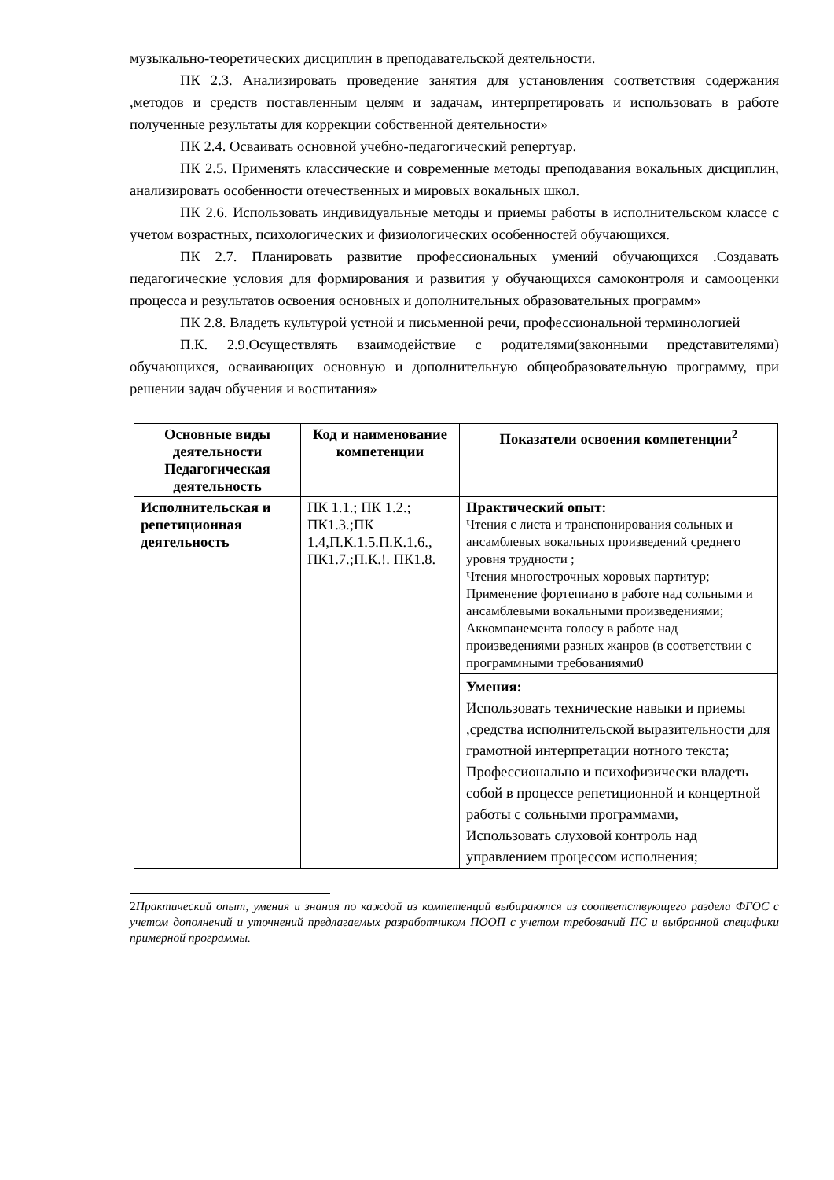музыкально-теоретических дисциплин в преподавательской деятельности.
ПК 2.3. Анализировать проведение занятия для установления соответствия содержания ,методов и средств поставленным целям и задачам, интерпретировать и использовать в работе полученные результаты для коррекции собственной деятельности»
ПК 2.4. Осваивать основной учебно-педагогический репертуар.
ПК 2.5. Применять классические и современные методы преподавания вокальных дисциплин, анализировать особенности отечественных и мировых вокальных школ.
ПК 2.6. Использовать индивидуальные методы и приемы работы в исполнительском классе с учетом возрастных, психологических и физиологических особенностей обучающихся.
ПК 2.7. Планировать развитие профессиональных умений обучающихся .Создавать педагогические условия для формирования и развития у обучающихся самоконтроля и самооценки процесса и результатов освоения основных и дополнительных образовательных программ»
ПК 2.8. Владеть культурой устной и письменной речи, профессиональной терминологией
П.К. 2.9.Осуществлять взаимодействие с родителями(законными представителями) обучающихся, осваивающих основную и дополнительную общеобразовательную программу, при решении задач обучения и воспитания»
| Основные виды деятельности Педагогическая деятельность | Код и наименование компетенции | Показатели освоения компетенции<sup>2</sup> |
| --- | --- | --- |
| Исполнительская и репетиционная деятельность | ПК 1.1.; ПК 1.2.; ПК1.3.;ПК 1.4,П.К.1.5.П.К.1.6., ПК1.7.;П.К.!. ПК1.8. | Практический опыт: Чтения с листа и транспонирования сольных и ансамблевых вокальных произведений среднего уровня трудности ; Чтения многострочных хоровых партитур; Применение фортепиано в работе над сольными и ансамблевыми вокальными произведениями; Аккомпанемента голосу в работе над произведениями разных жанров (в соответствии с программными требованиями0 |
| | | Умения: Использовать технические навыки и приемы ,средства исполнительской выразительности для грамотной интерпретации нотного текста; Профессионально и психофизически владеть собой в процессе репетиционной и концертной работы с сольными программами, Использовать слуховой контроль над управлением процессом исполнения; |
2 Практический опыт, умения и знания по каждой из компетенций выбираются из соответствующего раздела ФГОС с учетом дополнений и уточнений предлагаемых разработчиком ПООП с учетом требований ПС и выбранной специфики примерной программы.